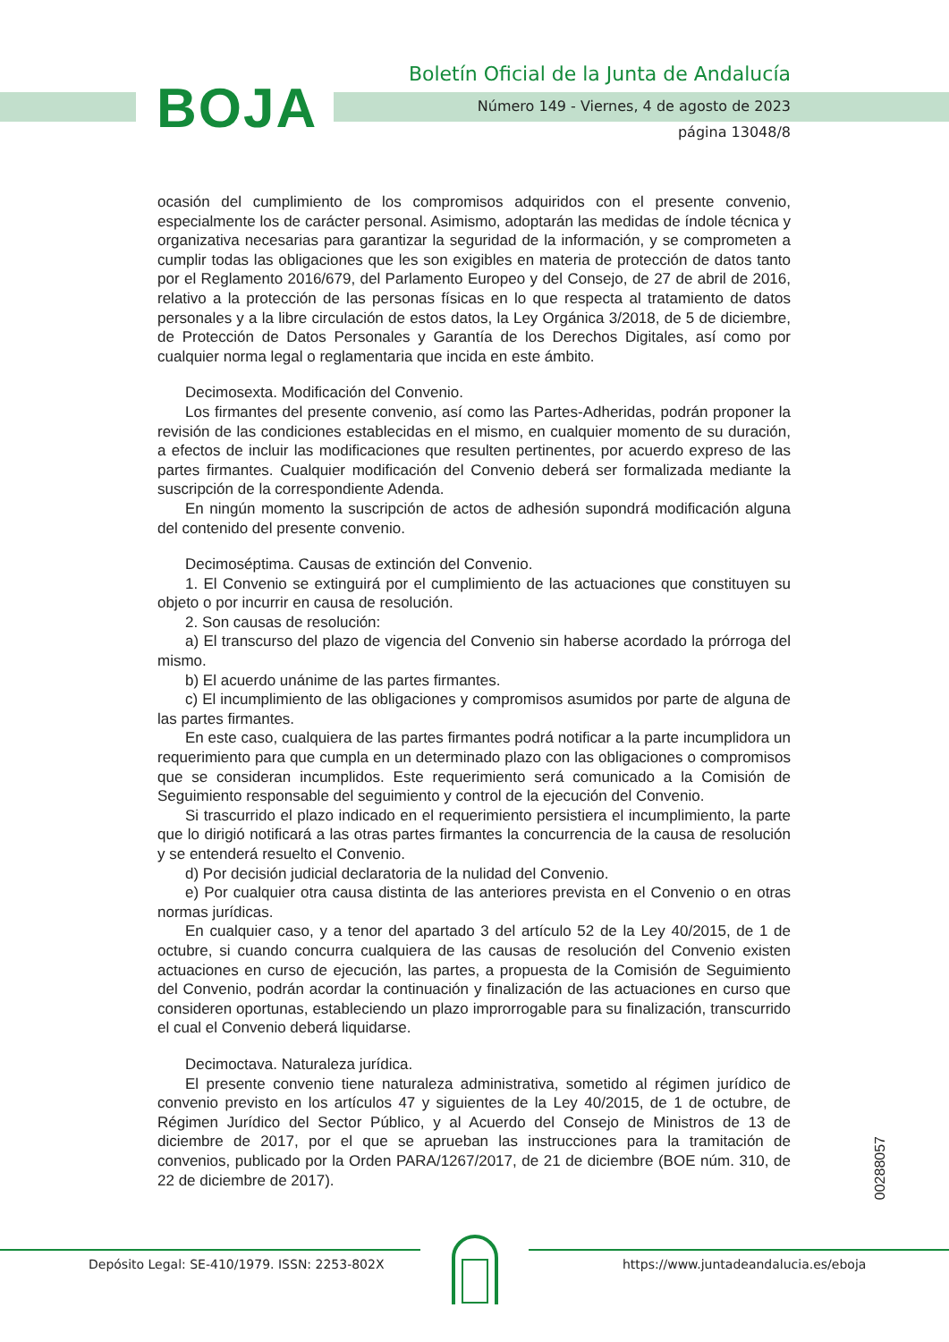BOJA
Boletín Oficial de la Junta de Andalucía
Número 149 - Viernes, 4 de agosto de 2023
página 13048/8
ocasión del cumplimiento de los compromisos adquiridos con el presente convenio, especialmente los de carácter personal. Asimismo, adoptarán las medidas de índole técnica y organizativa necesarias para garantizar la seguridad de la información, y se comprometen a cumplir todas las obligaciones que les son exigibles en materia de protección de datos tanto por el Reglamento 2016/679, del Parlamento Europeo y del Consejo, de 27 de abril de 2016, relativo a la protección de las personas físicas en lo que respecta al tratamiento de datos personales y a la libre circulación de estos datos, la Ley Orgánica 3/2018, de 5 de diciembre, de Protección de Datos Personales y Garantía de los Derechos Digitales, así como por cualquier norma legal o reglamentaria que incida en este ámbito.
Decimosexta. Modificación del Convenio.
Los firmantes del presente convenio, así como las Partes-Adheridas, podrán proponer la revisión de las condiciones establecidas en el mismo, en cualquier momento de su duración, a efectos de incluir las modificaciones que resulten pertinentes, por acuerdo expreso de las partes firmantes. Cualquier modificación del Convenio deberá ser formalizada mediante la suscripción de la correspondiente Adenda.
En ningún momento la suscripción de actos de adhesión supondrá modificación alguna del contenido del presente convenio.
Decimoséptima. Causas de extinción del Convenio.
1. El Convenio se extinguirá por el cumplimiento de las actuaciones que constituyen su objeto o por incurrir en causa de resolución.
2. Son causas de resolución:
a) El transcurso del plazo de vigencia del Convenio sin haberse acordado la prórroga del mismo.
b) El acuerdo unánime de las partes firmantes.
c) El incumplimiento de las obligaciones y compromisos asumidos por parte de alguna de las partes firmantes.
En este caso, cualquiera de las partes firmantes podrá notificar a la parte incumplidora un requerimiento para que cumpla en un determinado plazo con las obligaciones o compromisos que se consideran incumplidos. Este requerimiento será comunicado a la Comisión de Seguimiento responsable del seguimiento y control de la ejecución del Convenio.
Si trascurrido el plazo indicado en el requerimiento persistiera el incumplimiento, la parte que lo dirigió notificará a las otras partes firmantes la concurrencia de la causa de resolución y se entenderá resuelto el Convenio.
d) Por decisión judicial declaratoria de la nulidad del Convenio.
e) Por cualquier otra causa distinta de las anteriores prevista en el Convenio o en otras normas jurídicas.
En cualquier caso, y a tenor del apartado 3 del artículo 52 de la Ley 40/2015, de 1 de octubre, si cuando concurra cualquiera de las causas de resolución del Convenio existen actuaciones en curso de ejecución, las partes, a propuesta de la Comisión de Seguimiento del Convenio, podrán acordar la continuación y finalización de las actuaciones en curso que consideren oportunas, estableciendo un plazo improrrogable para su finalización, transcurrido el cual el Convenio deberá liquidarse.
Decimoctava. Naturaleza jurídica.
El presente convenio tiene naturaleza administrativa, sometido al régimen jurídico de convenio previsto en los artículos 47 y siguientes de la Ley 40/2015, de 1 de octubre, de Régimen Jurídico del Sector Público, y al Acuerdo del Consejo de Ministros de 13 de diciembre de 2017, por el que se aprueban las instrucciones para la tramitación de convenios, publicado por la Orden PARA/1267/2017, de 21 de diciembre (BOE núm. 310, de 22 de diciembre de 2017).
00288057
Depósito Legal: SE-410/1979. ISSN: 2253-802X https://www.juntadeandalucia.es/eboja